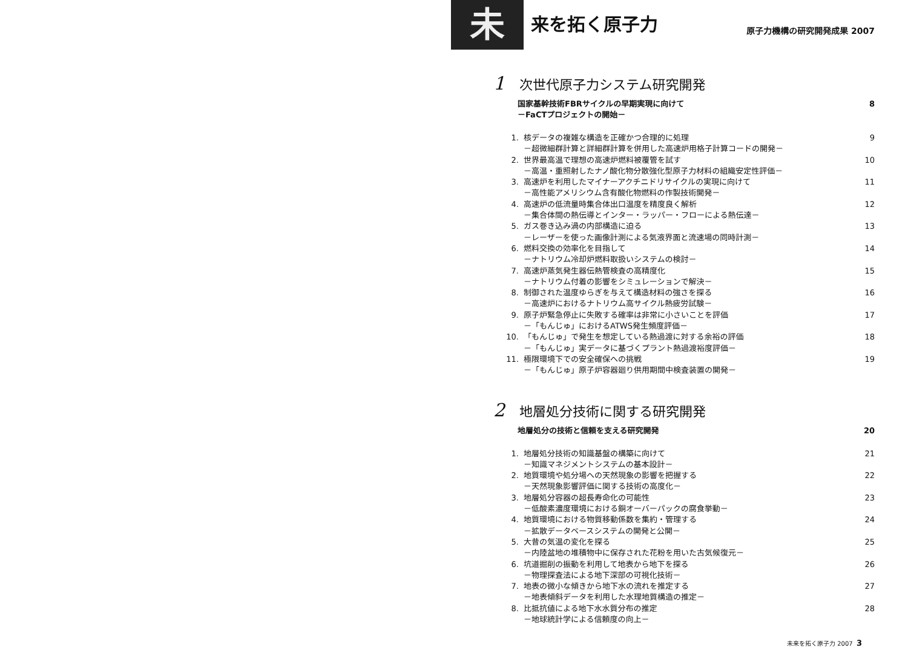未
来を拓く原子力
原子力機構の研究開発成果 2007
1 次世代原子力システム研究開発
国家基幹技術FBRサイクルの早期実現に向けて
－FaCTプロジェクトの開始－ 8
1. 核データの複雑な構造を正確かつ合理的に処理
－超微細群計算と詳細群計算を併用した高速炉用格子計算コードの開発－ 9
2. 世界最高温で理想の高速炉燃料被覆管を試す
－高温・重照射したナノ酸化物分散強化型原子力材料の組織安定性評価－ 10
3. 高速炉を利用したマイナーアクチニドリサイクルの実現に向けて
－高性能アメリシウム含有酸化物燃料の作製技術開発－ 11
4. 高速炉の低流量時集合体出口温度を精度良く解析
－集合体間の熱伝導とインター・ラッパー・フローによる熱伝達－ 12
5. ガス巻き込み渦の内部構造に迫る
－レーザーを使った画像計測による気液界面と流速場の同時計測－ 13
6. 燃料交換の効率化を目指して
－ナトリウム冷却炉燃料取扱いシステムの検討－ 14
7. 高速炉蒸気発生器伝熱管検査の高精度化
－ナトリウム付着の影響をシミュレーションで解決－ 15
8. 制御された温度ゆらぎを与えて構造材料の強さを探る
－高速炉におけるナトリウム高サイクル熱疲労試験－ 16
9. 原子炉緊急停止に失敗する確率は非常に小さいことを評価
－「もんじゅ」におけるATWS発生頻度評価－ 17
10. 「もんじゅ」で発生を想定している熱過渡に対する余裕の評価
－「もんじゅ」実データに基づくプラント熱過渡裕度評価－ 18
11. 極限環境下での安全確保への挑戦
－「もんじゅ」原子炉容器廻り供用期間中検査装置の開発－ 19
2 地層処分技術に関する研究開発
地層処分の技術と信頼を支える研究開発 20
1. 地層処分技術の知識基盤の構築に向けて
－知識マネジメントシステムの基本設計－ 21
2. 地質環境や処分場への天然現象の影響を把握する
－天然現象影響評価に関する技術の高度化－ 22
3. 地層処分容器の超長寿命化の可能性
－低酸素濃度環境における銅オーバーパックの腐食挙動－ 23
4. 地質環境における物質移動係数を集約・管理する
－拡散データベースシステムの開発と公開－ 24
5. 大昔の気温の変化を探る
－内陸盆地の堆積物中に保存された花粉を用いた古気候復元－ 25
6. 坑道掘削の振動を利用して地表から地下を探る
－物理探査法による地下深部の可視化技術－ 26
7. 地表の微小な傾きから地下水の流れを推定する
－地表傾斜データを利用した水理地質構造の推定－ 27
8. 比抵抗値による地下水水質分布の推定
－地球統計学による信頼度の向上－ 28
未来を拓く原子力 2007 3